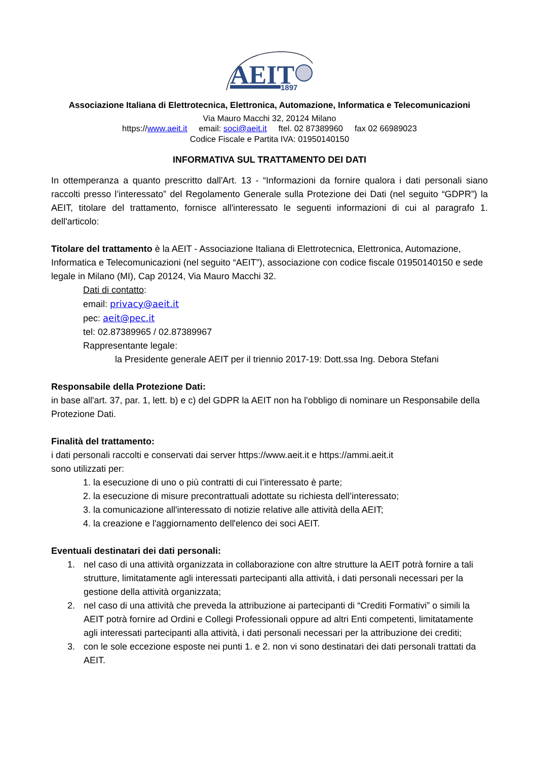AEIT
1897
Associazione Italiana di Elettrotecnica, Elettronica, Automazione, Informatica e Telecomunicazioni
Via Mauro Macchi 32, 20124 Milano
https://www.aeit.it email: soci@aeit.it ftel. 02 87389960 fax 02 66989023
Codice Fiscale e Partita IVA: 01950140150
INFORMATIVA SUL TRATTAMENTO DEI DATI
In ottemperanza a quanto prescritto dall'Art. 13 - “Informazioni da fornire qualora i dati personali siano raccolti presso l’interessato” del Regolamento Generale sulla Protezione dei Dati (nel seguito “GDPR”) la AEIT, titolare del trattamento, fornisce all'interessato le seguenti informazioni di cui al paragrafo 1. dell'articolo:
Titolare del trattamento è la AEIT - Associazione Italiana di Elettrotecnica, Elettronica, Automazione, Informatica e Telecomunicazioni (nel seguito “AEIT”), associazione con codice fiscale 01950140150 e sede legale in Milano (MI), Cap 20124, Via Mauro Macchi 32.
Dati di contatto:
email: privacy@aeit.it
pec: aeit@pec.it
tel: 02.87389965 / 02.87389967
Rappresentante legale:
la Presidente generale AEIT per il triennio 2017-19: Dott.ssa Ing. Debora Stefani
Responsabile della Protezione Dati:
in base all'art. 37, par. 1, lett. b) e c) del GDPR la AEIT non ha l'obbligo di nominare un Responsabile della Protezione Dati.
Finalità del trattamento:
i dati personali raccolti e conservati dai server https://www.aeit.it e https://ammi.aeit.it
sono utilizzati per:
1. la esecuzione di uno o più contratti di cui l’interessato è parte;
2. la esecuzione di misure precontrattuali adottate su richiesta dell’interessato;
3. la comunicazione all'interessato di notizie relative alle attività della AEIT;
4. la creazione e l'aggiornamento dell'elenco dei soci AEIT.
Eventuali destinatari dei dati personali:
1. nel caso di una attività organizzata in collaborazione con altre strutture la AEIT potrà fornire a tali strutture, limitatamente agli interessati partecipanti alla attività, i dati personali necessari per la gestione della attività organizzata;
2. nel caso di una attività che preveda la attribuzione ai partecipanti di “Crediti Formativi” o simili la AEIT potrà fornire ad Ordini e Collegi Professionali oppure ad altri Enti competenti, limitatamente agli interessati partecipanti alla attività, i dati personali necessari per la attribuzione dei crediti;
3. con le sole eccezione esposte nei punti 1. e 2. non vi sono destinatari dei dati personali trattati da AEIT.